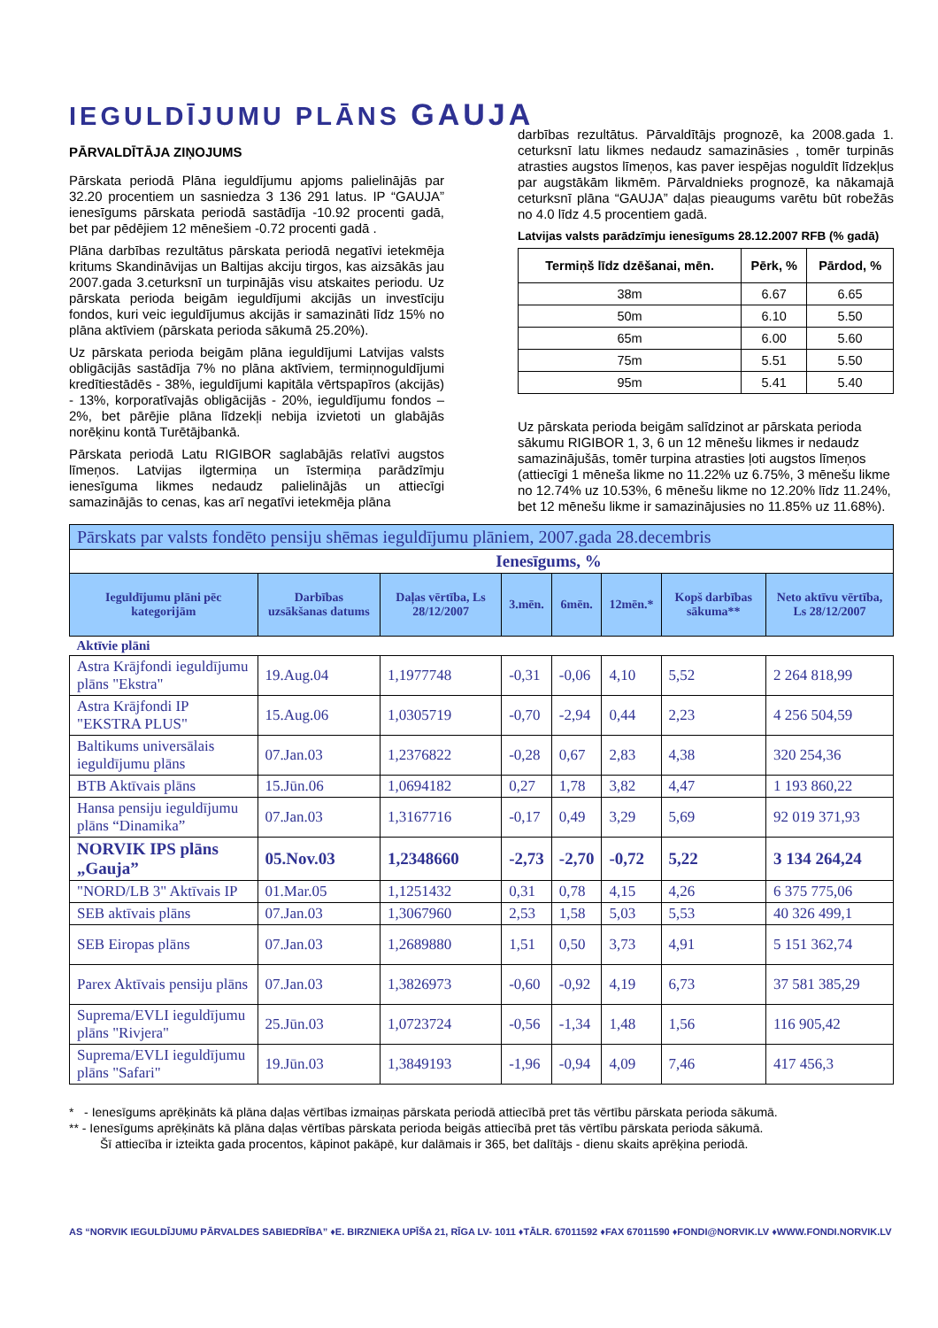IEGULDĪJUMU PLĀNS GAUJA
PĀRVALDĪTĀJA ZIŅOJUMS
Pārskata periodā Plāna ieguldījumu apjoms palielinājās par 32.20 procentiem un sasniedza 3 136 291 latus. IP “GAUJA” ienesīgums pārskata periodā sastādīja -10.92 procenti gadā, bet par pēdējiem 12 mēnešiem -0.72 procenti gadā .
Plāna darbības rezultātus pārskata periodā negatīvi ietekmēja kritums Skandināvijas un Baltijas akciju tirgos, kas aizsākās jau 2007.gada 3.ceturksnī un turpinājās visu atskaites periodu. Uz pārskata perioda beigām ieguldījumi akcijās un investīciju fondos, kuri veic ieguldījumus akcijās ir samazināti līdz 15% no plāna aktīviem (pārskata perioda sākumā 25.20%).
Uz pārskata perioda beigām plāna ieguldījumi Latvijas valsts obligācijās sastādīja 7% no plāna aktīviem, termiņnoguldījumi kredītiestādēs - 38%, ieguldījumi kapitāla vērtspapīros (akcijās) - 13%, korporatīvajās obligācijās - 20%, ieguldījumu fondos – 2%, bet pārējie plāna līdzekļi nebija izvietoti un glabājās norēķinu kontā Turētājbankā.
Pārskata periodā Latu RIGIBOR saglabājās relatīvi augstos līmeņos. Latvijas ilgtermiņa un īstermiņa parādzīmju ienesīguma likmes nedaudz palielinājās un attiecīgi samazinājās to cenas, kas arī negatīvi ietekmēja plāna
darbības rezultātus. Pārvaldītājs prognozē, ka 2008.gada 1. ceturksnī latu likmes nedaudz samazināsies , tomēr turpinās atrasties augstos līmeņos, kas paver iespējas noguldīt līdzekļus par augstākām likmēm. Pārvaldnieks prognozē, ka nākamajā ceturksnī plāna “GAUJA” daļas pieaugums varētu būt robežās no 4.0 līdz 4.5 procentiem gadā.
Latvijas valsts parādzīmju ienesīgums 28.12.2007 RFB (% gadā)
| Termiņš līdz dzēšanai, mēn. | Pērk, % | Pārdod, % |
| --- | --- | --- |
| 38m | 6.67 | 6.65 |
| 50m | 6.10 | 5.50 |
| 65m | 6.00 | 5.60 |
| 75m | 5.51 | 5.50 |
| 95m | 5.41 | 5.40 |
Uz pārskata perioda beigām salīdzinot ar pārskata perioda sākumu RIGIBOR 1, 3, 6 un 12 mēnešu likmes ir nedaudz samazinājušās, tomēr turpina atrasties ļoti augstos līmeņos (attiecīgi 1 mēneša likme no 11.22% uz 6.75%, 3 mēnešu likme no 12.74% uz 10.53%, 6 mēnešu likme no 12.20% līdz 11.24%, bet 12 mēnešu likme ir samazinājusies no 11.85% uz 11.68%).
| Pārskats par valsts fondēto pensiju shēmas ieguldījumu plāniem, 2007.gada 28.decembris | | | | | | | |
| Ienesīgums, % | | | | | | | |
| Ieguldījumu plāni pēc kategorijām | Darbības uzsākšanas datums | Daļas vērtība, Ls 28/12/2007 | 3.mēn. | 6mēn. | 12mēn.* | Kopš darbības sākuma** | Neto aktīvu vērtība, Ls 28/12/2007 |
| Aktīvie plāni | | | | | | | |
| Astra Krājfondi ieguldījumu plāns "Ekstra" | 19.Aug.04 | 1,1977748 | -0,31 | -0,06 | 4,10 | 5,52 | 2 264 818,99 |
| Astra Krājfondi IP "EKSTRA PLUS" | 15.Aug.06 | 1,0305719 | -0,70 | -2,94 | 0,44 | 2,23 | 4 256 504,59 |
| Baltikums universālais ieguldījumu plāns | 07.Jan.03 | 1,2376822 | -0,28 | 0,67 | 2,83 | 4,38 | 320 254,36 |
| BTB Aktīvais plāns | 15.Jūn.06 | 1,0694182 | 0,27 | 1,78 | 3,82 | 4,47 | 1 193 860,22 |
| Hansa pensiju ieguldījumu plāns “Dinamika” | 07.Jan.03 | 1,3167716 | -0,17 | 0,49 | 3,29 | 5,69 | 92 019 371,93 |
| NORVIK IPS plāns „Gauja” | 05.Nov.03 | 1,2348660 | -2,73 | -2,70 | -0,72 | 5,22 | 3 134 264,24 |
| "NORD/LB 3" Aktīvais IP | 01.Mar.05 | 1,1251432 | 0,31 | 0,78 | 4,15 | 4,26 | 6 375 775,06 |
| SEB aktīvais plāns | 07.Jan.03 | 1,3067960 | 2,53 | 1,58 | 5,03 | 5,53 | 40 326 499,1 |
| SEB Eiropas plāns | 07.Jan.03 | 1,2689880 | 1,51 | 0,50 | 3,73 | 4,91 | 5 151 362,74 |
| Parex Aktīvais pensiju plāns | 07.Jan.03 | 1,3826973 | -0,60 | -0,92 | 4,19 | 6,73 | 37 581 385,29 |
| Suprema/EVLI ieguldījumu plāns "Rivjera" | 25.Jūn.03 | 1,0723724 | -0,56 | -1,34 | 1,48 | 1,56 | 116 905,42 |
| Suprema/EVLI ieguldījumu plāns "Safari" | 19.Jūn.03 | 1,3849193 | -1,96 | -0,94 | 4,09 | 7,46 | 417 456,3 |
* - Ienesīgums aprēķināts kā plāna daļas vērtības izmaiņas pārskata periodā attiecībā pret tās vērtību pārskata perioda sākumā.
** - Ienesīgums aprēķināts kā plāna daļas vērtības pārskata perioda beigās attiecībā pret tās vērtību pārskata perioda sākumā.
Šī attiecība ir izteikta gada procentos, kāpinot pakāpē, kur dalāmais ir 365, bet dalītājs - dienu skaits aprēķina periodā.
AS “NORVIK IEGULDĪJUMU PĀRVALDES SABIEDRĪBA” ♦E. BIRZNIEKA UPĪŠA 21, RĪGA LV- 1011 ♦TĀLR. 67011592 ♦FAX 67011590 ♦FONDI@NORVIK.LV ♦WWW.FONDI.NORVIK.LV